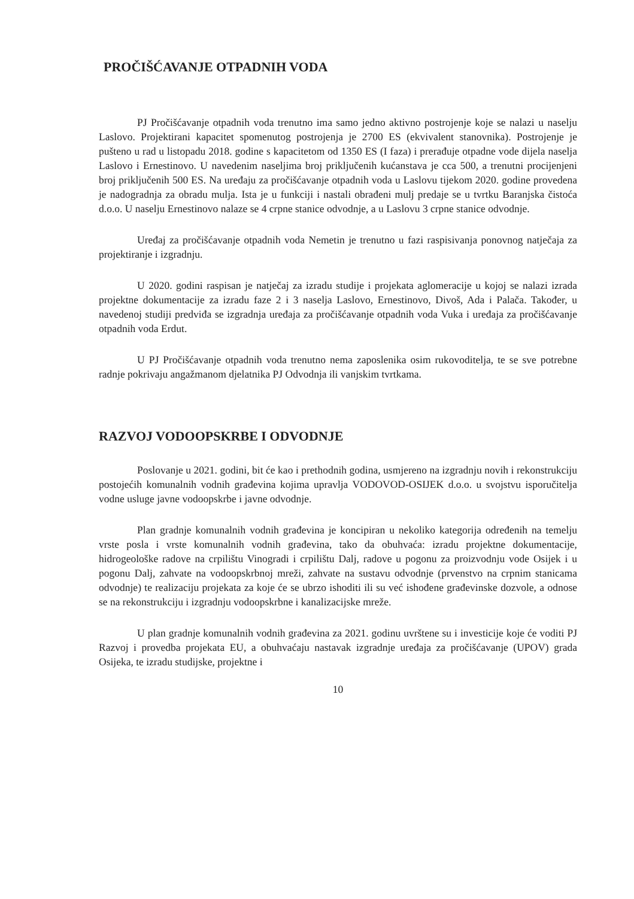PROČIŠĆAVANJE OTPADNIH VODA
PJ Pročišćavanje otpadnih voda trenutno ima samo jedno aktivno postrojenje koje se nalazi u naselju Laslovo. Projektirani kapacitet spomenutog postrojenja je 2700 ES (ekvivalent stanovnika). Postrojenje je pušteno u rad u listopadu 2018. godine s kapacitetom od 1350 ES (I faza) i prerađuje otpadne vode dijela naselja Laslovo i Ernestinovo. U navedenim naseljima broj priključenih kućanstava je cca 500, a trenutni procijenjeni broj priključenih 500 ES. Na uređaju za pročišćavanje otpadnih voda u Laslovu tijekom 2020. godine provedena je nadogradnja za obradu mulja. Ista je u funkciji i nastali obrađeni mulj predaje se u tvrtku Baranjska čistoća d.o.o. U naselju Ernestinovo nalaze se 4 crpne stanice odvodnje, a u Laslovu 3 crpne stanice odvodnje.
Uređaj za pročišćavanje otpadnih voda Nemetin je trenutno u fazi raspisivanja ponovnog natječaja za projektiranje i izgradnju.
U 2020. godini raspisan je natječaj za izradu studije i projekata aglomeracije u kojoj se nalazi izrada projektne dokumentacije za izradu faze 2 i 3 naselja Laslovo, Ernestinovo, Divoš, Ada i Palača. Također, u navedenoj studiji predviđa se izgradnja uređaja za pročišćavanje otpadnih voda Vuka i uređaja za pročišćavanje otpadnih voda Erdut.
U PJ Pročišćavanje otpadnih voda trenutno nema zaposlenika osim rukovoditelja, te se sve potrebne radnje pokrivaju angažmanom djelatnika PJ Odvodnja ili vanjskim tvrtkama.
RAZVOJ VODOOPSKRBE I ODVODNJE
Poslovanje u 2021. godini, bit će kao i prethodnih godina, usmjereno na izgradnju novih i rekonstrukciju postojećih komunalnih vodnih građevina kojima upravlja VODOVOD-OSIJEK d.o.o. u svojstvu isporučitelja vodne usluge javne vodoopskrbe i javne odvodnje.
Plan gradnje komunalnih vodnih građevina je koncipiran u nekoliko kategorija određenih na temelju vrste posla i vrste komunalnih vodnih građevina, tako da obuhvaća: izradu projektne dokumentacije, hidrogeološke radove na crpilištu Vinogradi i crpilištu Dalj, radove u pogonu za proizvodnju vode Osijek i u pogonu Dalj, zahvate na vodoopskrbnoj mreži, zahvate na sustavu odvodnje (prvenstvo na crpnim stanicama odvodnje) te realizaciju projekata za koje će se ubrzo ishoditi ili su već ishođene građevinske dozvole, a odnose se na rekonstrukciju i izgradnju vodoopskrbne i kanalizacijske mreže.
U plan gradnje komunalnih vodnih građevina za 2021. godinu uvrštene su i investicije koje će voditi PJ Razvoj i provedba projekata EU, a obuhvaćaju nastavak izgradnje uređaja za pročišćavanje (UPOV) grada Osijeka, te izradu studijske, projektne i
10